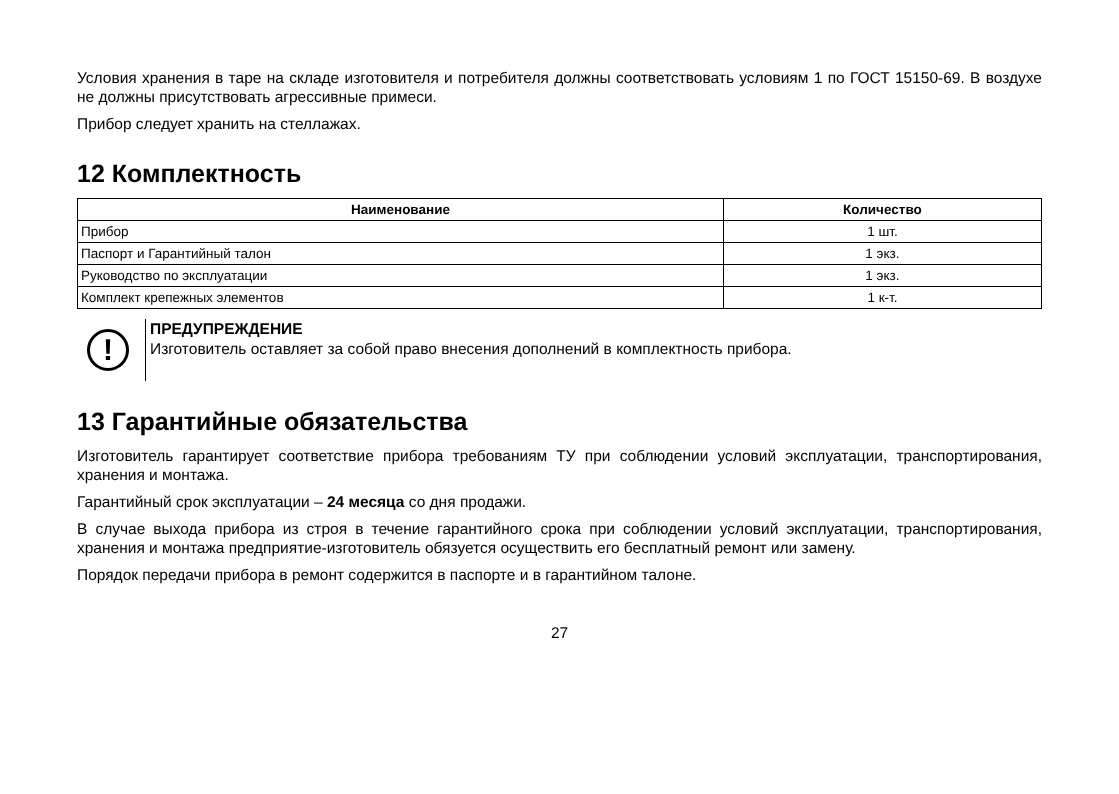Условия хранения в таре на складе изготовителя и потребителя должны соответствовать условиям 1 по ГОСТ 15150-69. В воздухе не должны присутствовать агрессивные примеси.
Прибор следует хранить на стеллажах.
12 Комплектность
| Наименование | Количество |
| --- | --- |
| Прибор | 1 шт. |
| Паспорт и Гарантийный талон | 1 экз. |
| Руководство по эксплуатации | 1 экз. |
| Комплект крепежных элементов | 1 к-т. |
!
ПРЕДУПРЕЖДЕНИЕ
Изготовитель оставляет за собой право внесения дополнений в комплектность прибора.
13 Гарантийные обязательства
Изготовитель гарантирует соответствие прибора требованиям ТУ при соблюдении условий эксплуатации, транспортирования, хранения и монтажа.
Гарантийный срок эксплуатации – 24 месяца со дня продажи.
В случае выхода прибора из строя в течение гарантийного срока при соблюдении условий эксплуатации, транспортирования, хранения и монтажа предприятие-изготовитель обязуется осуществить его бесплатный ремонт или замену.
Порядок передачи прибора в ремонт содержится в паспорте и в гарантийном талоне.
27